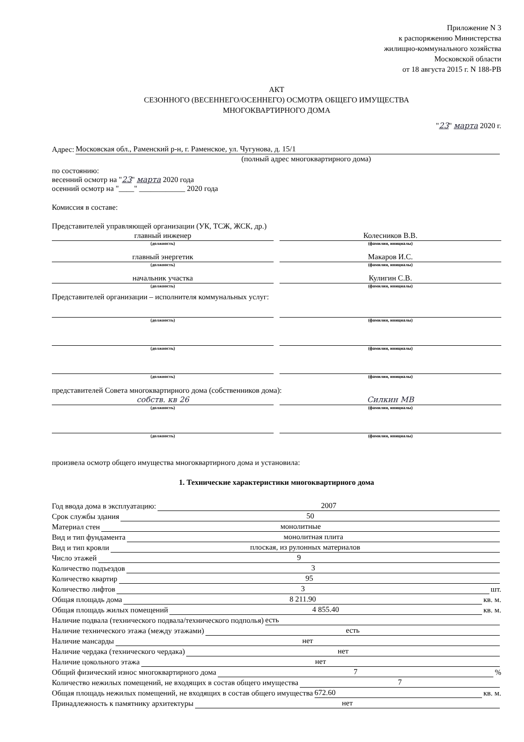Приложение N 3
к распоряжению Министерства
жилищно-коммунального хозяйства
Московской области
от 18 августа 2015 г. N 188-РВ
АКТ
СЕЗОННОГО (ВЕСЕННЕГО/ОСЕННЕГО) ОСМОТРА ОБЩЕГО ИМУЩЕСТВА
МНОГОКВАРТИРНОГО ДОМА
"23" марта 2020 г.
Адрес: Московская обл., Раменский р-н, г. Раменское, ул. Чугунова, д. 15/1
(полный адрес многоквартирного дома)
по состоянию:
весенний осмотр на "23" марта 2020 года
осенний осмотр на "____" ____________ 2020 года
Комиссия в составе:
Представителей управляющей организации (УК, ТСЖ, ЖСК, др.)
главный инженер
(должность)
Колесников В.В.
(фамилия, инициалы)
главный энергетик
(должность)
Макаров И.С.
(фамилия, инициалы)
начальник участка
(должность)
Кулигин С.В.
(фамилия, инициалы)
Представителей организации – исполнителя коммунальных услуг:
(должность) (фамилия, инициалы)
(должность) (фамилия, инициалы)
(должность) (фамилия, инициалы)
представителей Совета многоквартирного дома (собственников дома):
собств. кв 26
(должность)
Силкин МВ
(фамилия, инициалы)
(должность) (фамилия, инициалы)
произвела осмотр общего имущества многоквартирного дома и установила:
1. Технические характеристики многоквартирного дома
Год ввода дома в эксплуатацию: 2007
Срок службы здания 50
Материал стен монолитные
Вид и тип фундамента монолитная плита
Вид и тип кровли плоская, из рулонных материалов
Число этажей 9
Количество подъездов 3
Количество квартир 95
Количество лифтов 3 шт.
Общая площадь дома 8 211.90 кв. м.
Общая площадь жилых помещений 4 855.40 кв. м.
Наличие подвала (технического подвала/технического подполья) есть
Наличие технического этажа (между этажами) есть
Наличие мансарды нет
Наличие чердака (технического чердака) нет
Наличие цокольного этажа нет
Общий физический износ многоквартирного дома 7 %
Количество нежилых помещений, не входящих в состав общего имущества 7
Общая площадь нежилых помещений, не входящих в состав общего имущества 672.60 кв. м.
Принадлежность к памятнику архитектуры нет